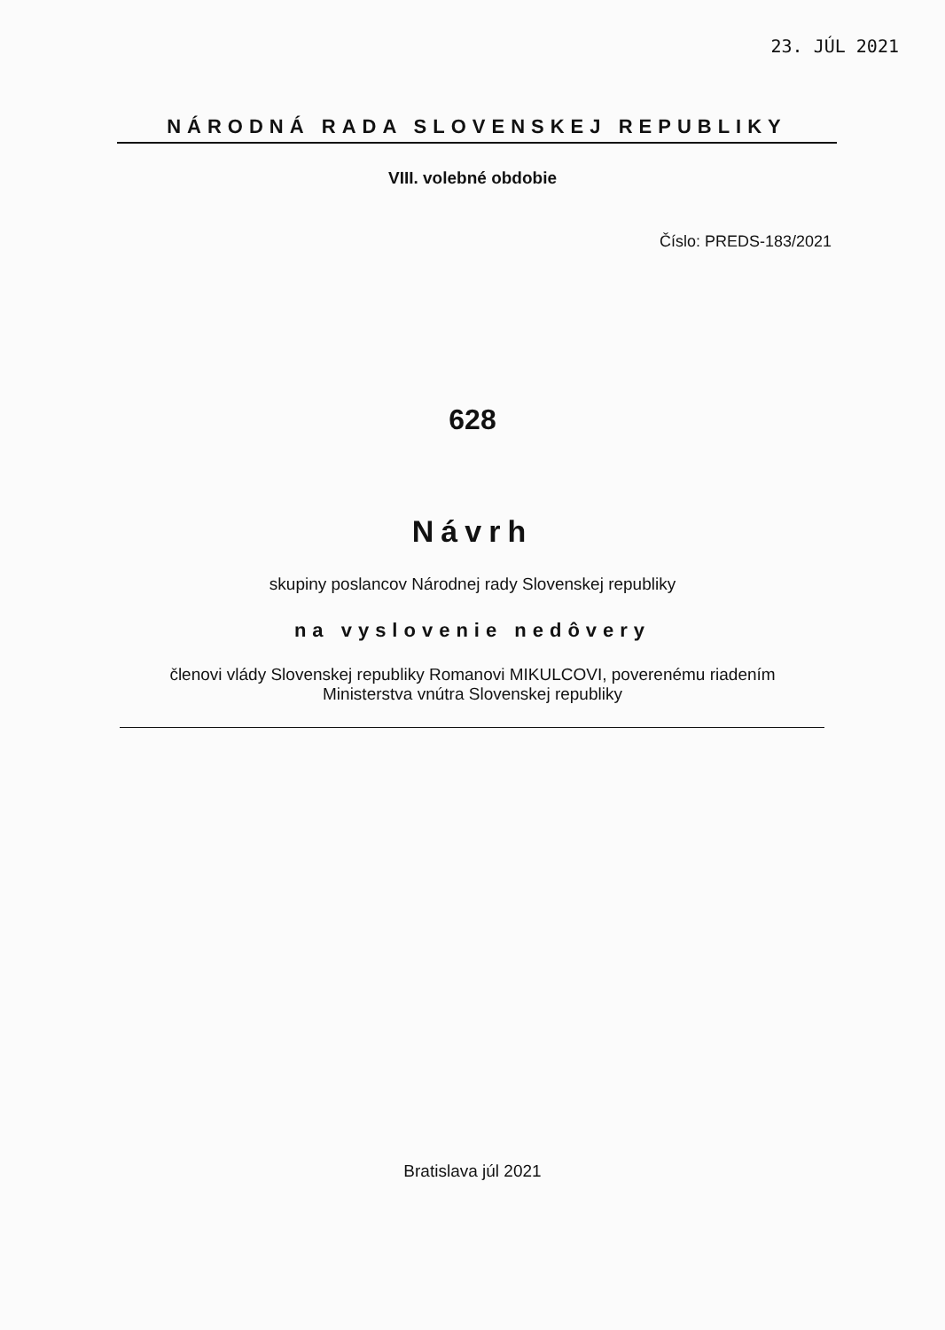23. JÚL 2021
NÁRODNÁ RADA SLOVENSKEJ REPUBLIKY
VIII. volebné obdobie
Číslo: PREDS-183/2021
628
Návrh
skupiny poslancov Národnej rady Slovenskej republiky
na vyslovenie nedôvery
členovi vlády Slovenskej republiky Romanovi MIKULCOVI, poverenému riadením
Ministerstva vnútra Slovenskej republiky
Bratislava júl 2021